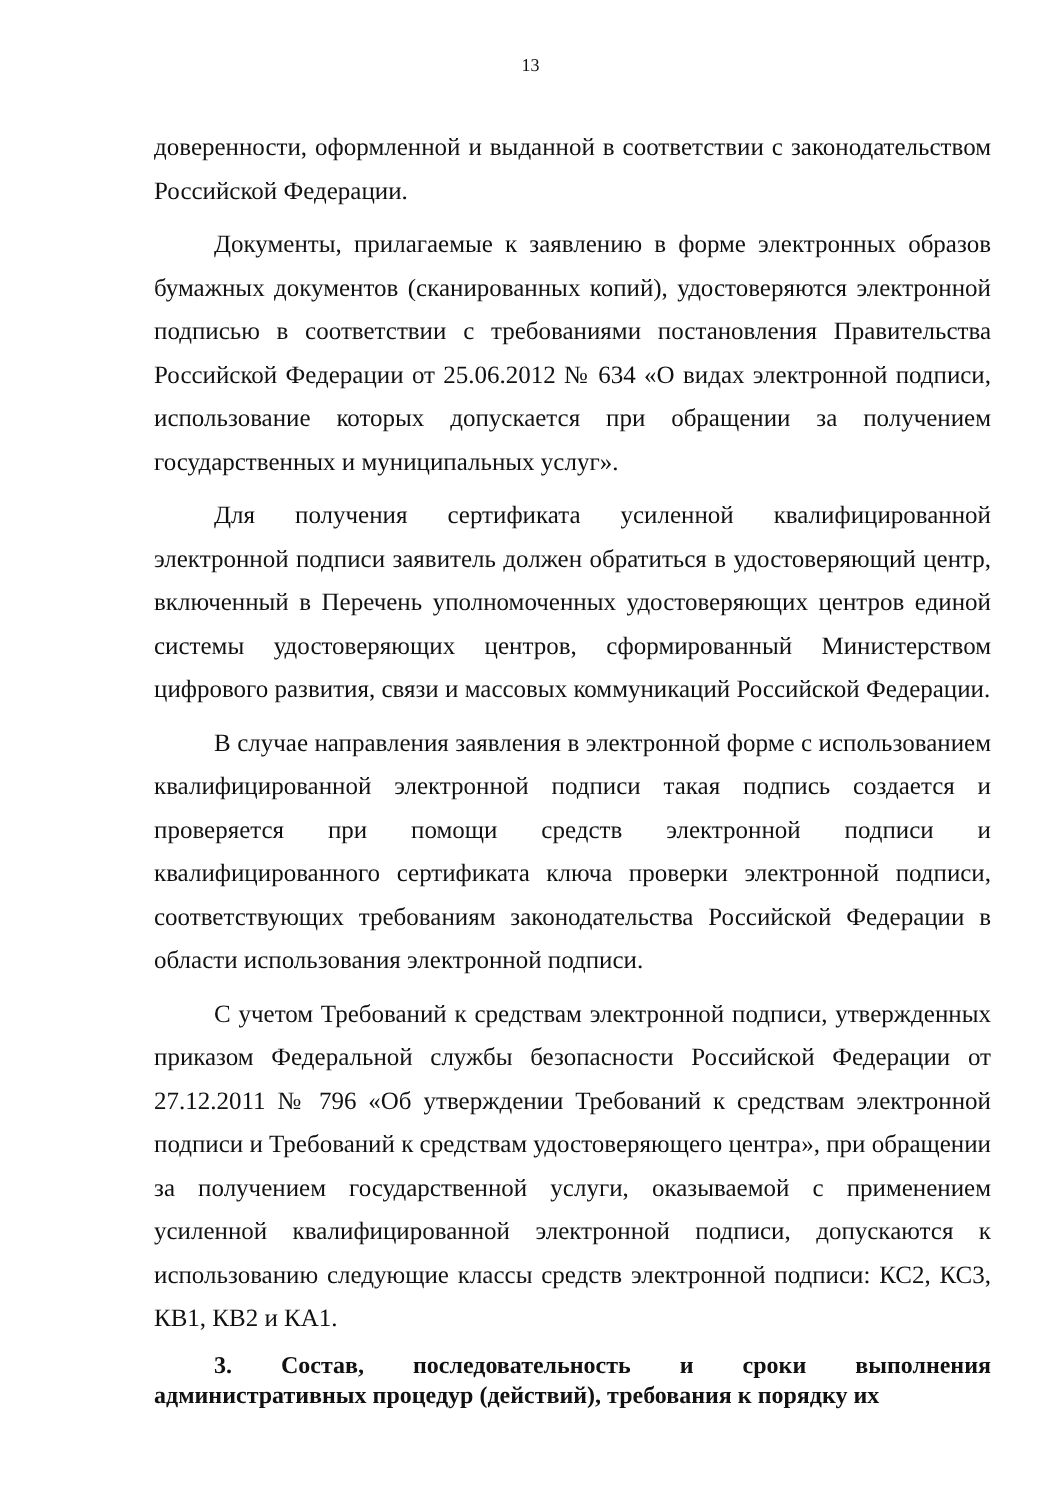13
доверенности, оформленной и выданной в соответствии с законодательством Российской Федерации.
Документы, прилагаемые к заявлению в форме электронных образов бумажных документов (сканированных копий), удостоверяются электронной подписью в соответствии с требованиями постановления Правительства Российской Федерации от 25.06.2012 № 634 «О видах электронной подписи, использование которых допускается при обращении за получением государственных и муниципальных услуг».
Для получения сертификата усиленной квалифицированной электронной подписи заявитель должен обратиться в удостоверяющий центр, включенный в Перечень уполномоченных удостоверяющих центров единой системы удостоверяющих центров, сформированный Министерством цифрового развития, связи и массовых коммуникаций Российской Федерации.
В случае направления заявления в электронной форме с использованием квалифицированной электронной подписи такая подпись создается и проверяется при помощи средств электронной подписи и квалифицированного сертификата ключа проверки электронной подписи, соответствующих требованиям законодательства Российской Федерации в области использования электронной подписи.
С учетом Требований к средствам электронной подписи, утвержденных приказом Федеральной службы безопасности Российской Федерации от 27.12.2011 № 796 «Об утверждении Требований к средствам электронной подписи и Требований к средствам удостоверяющего центра», при обращении за получением государственной услуги, оказываемой с применением усиленной квалифицированной электронной подписи, допускаются к использованию следующие классы средств электронной подписи: КС2, КС3, КВ1, КВ2 и КА1.
3. Состав, последовательность и сроки выполнения административных процедур (действий), требования к порядку их